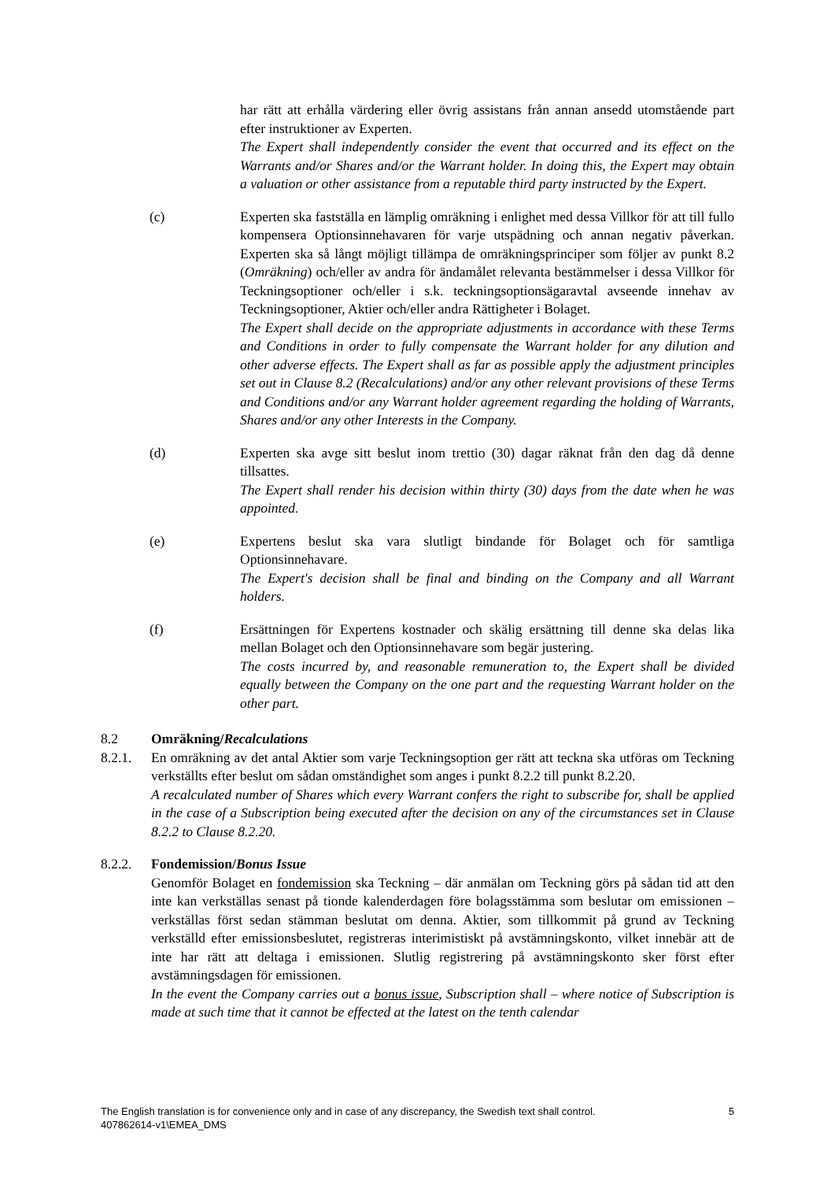har rätt att erhålla värdering eller övrig assistans från annan ansedd utomstående part efter instruktioner av Experten.
The Expert shall independently consider the event that occurred and its effect on the Warrants and/or Shares and/or the Warrant holder. In doing this, the Expert may obtain a valuation or other assistance from a reputable third party instructed by the Expert.
(c) Experten ska fastställa en lämplig omräkning i enlighet med dessa Villkor för att till fullo kompensera Optionsinnehavaren för varje utspädning och annan negativ påverkan. Experten ska så långt möjligt tillämpa de omräkningsprinciper som följer av punkt 8.2 (Omräkning) och/eller av andra för ändamålet relevanta bestämmelser i dessa Villkor för Teckningsoptioner och/eller i s.k. teckningsoptionsägaravtal avseende innehav av Teckningsoptioner, Aktier och/eller andra Rättigheter i Bolaget.
The Expert shall decide on the appropriate adjustments in accordance with these Terms and Conditions in order to fully compensate the Warrant holder for any dilution and other adverse effects. The Expert shall as far as possible apply the adjustment principles set out in Clause 8.2 (Recalculations) and/or any other relevant provisions of these Terms and Conditions and/or any Warrant holder agreement regarding the holding of Warrants, Shares and/or any other Interests in the Company.
(d) Experten ska avge sitt beslut inom trettio (30) dagar räknat från den dag då denne tillsattes.
The Expert shall render his decision within thirty (30) days from the date when he was appointed.
(e) Expertens beslut ska vara slutligt bindande för Bolaget och för samtliga Optionsinnehavare.
The Expert's decision shall be final and binding on the Company and all Warrant holders.
(f) Ersättningen för Expertens kostnader och skälig ersättning till denne ska delas lika mellan Bolaget och den Optionsinnehavare som begär justering.
The costs incurred by, and reasonable remuneration to, the Expert shall be divided equally between the Company on the one part and the requesting Warrant holder on the other part.
8.2 Omräkning/Recalculations
8.2.1. En omräkning av det antal Aktier som varje Teckningsoption ger rätt att teckna ska utföras om Teckning verkställts efter beslut om sådan omständighet som anges i punkt 8.2.2 till punkt 8.2.20.
A recalculated number of Shares which every Warrant confers the right to subscribe for, shall be applied in the case of a Subscription being executed after the decision on any of the circumstances set in Clause 8.2.2 to Clause 8.2.20.
8.2.2. Fondemission/Bonus Issue
Genomför Bolaget en fondemission ska Teckning – där anmälan om Teckning görs på sådan tid att den inte kan verkställas senast på tionde kalenderdagen före bolagsstämma som beslutar om emissionen – verkställas först sedan stämman beslutat om denna. Aktier, som tillkommit på grund av Teckning verkställd efter emissionsbeslutet, registreras interimistiskt på avstämningskonto, vilket innebär att de inte har rätt att deltaga i emissionen. Slutlig registrering på avstämningskonto sker först efter avstämningsdagen för emissionen.
In the event the Company carries out a bonus issue, Subscription shall – where notice of Subscription is made at such time that it cannot be effected at the latest on the tenth calendar
5 The English translation is for convenience only and in case of any discrepancy, the Swedish text shall control.
407862614-v1\EMEA_DMS